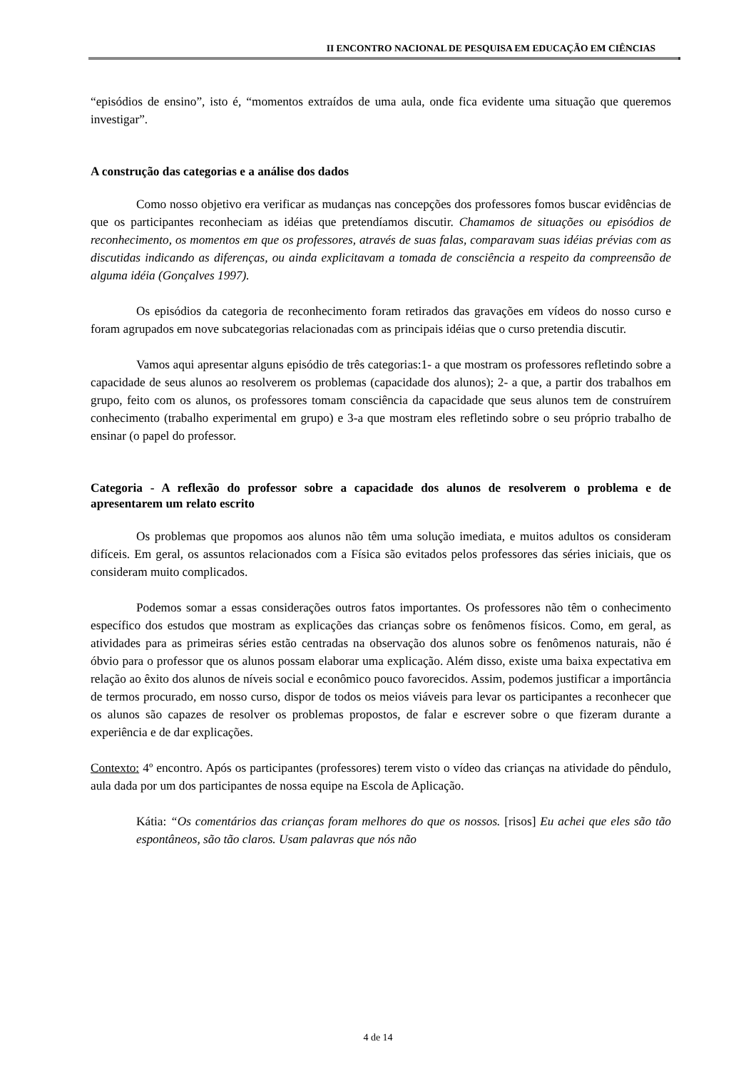II ENCONTRO NACIONAL DE PESQUISA EM EDUCAÇÃO EM CIÊNCIAS
“episódios de ensino”, isto é, “momentos extraídos de uma aula, onde fica evidente uma situação que queremos investigar”.
A construção das categorias e a análise dos dados
Como nosso objetivo era verificar as mudanças nas concepções dos professores fomos buscar evidências de que os participantes reconheciam as idéias que pretendíamos discutir. Chamamos de situações ou episódios de reconhecimento, os momentos em que os professores, através de suas falas, comparavam suas idéias prévias com as discutidas indicando as diferenças, ou ainda explicitavam a tomada de consciência a respeito da compreensão de alguma idéia (Gonçalves 1997).
Os episódios da categoria de reconhecimento foram retirados das gravações em vídeos do nosso curso e foram agrupados em nove subcategorias relacionadas com as principais idéias que o curso pretendia discutir.
Vamos aqui apresentar alguns episódio de três categorias:1- a que mostram os professores refletindo sobre a capacidade de seus alunos ao resolverem os problemas (capacidade dos alunos); 2- a que, a partir dos trabalhos em grupo, feito com os alunos, os professores tomam consciência da capacidade que seus alunos tem de construírem conhecimento (trabalho experimental em grupo) e 3-a que mostram eles refletindo sobre o seu próprio trabalho de ensinar (o papel do professor.
Categoria - A reflexão do professor sobre a capacidade dos alunos de resolverem o problema e de apresentarem um relato escrito
Os problemas que propomos aos alunos não têm uma solução imediata, e muitos adultos os consideram difíceis. Em geral, os assuntos relacionados com a Física são evitados pelos professores das séries iniciais, que os consideram muito complicados.
Podemos somar a essas considerações outros fatos importantes. Os professores não têm o conhecimento específico dos estudos que mostram as explicações das crianças sobre os fenômenos físicos. Como, em geral, as atividades para as primeiras séries estão centradas na observação dos alunos sobre os fenômenos naturais, não é óbvio para o professor que os alunos possam elaborar uma explicação. Além disso, existe uma baixa expectativa em relação ao êxito dos alunos de níveis social e econômico pouco favorecidos. Assim, podemos justificar a importância de termos procurado, em nosso curso, dispor de todos os meios viáveis para levar os participantes a reconhecer que os alunos são capazes de resolver os problemas propostos, de falar e escrever sobre o que fizeram durante a experiência e de dar explicações.
Contexto: 4º encontro. Após os participantes (professores) terem visto o vídeo das crianças na atividade do pêndulo, aula dada por um dos participantes de nossa equipe na Escola de Aplicação.
Kátia: “Os comentários das crianças foram melhores do que os nossos. [risos] Eu achei que eles são tão espontâneos, são tão claros. Usam palavras que nós não
4 de 14